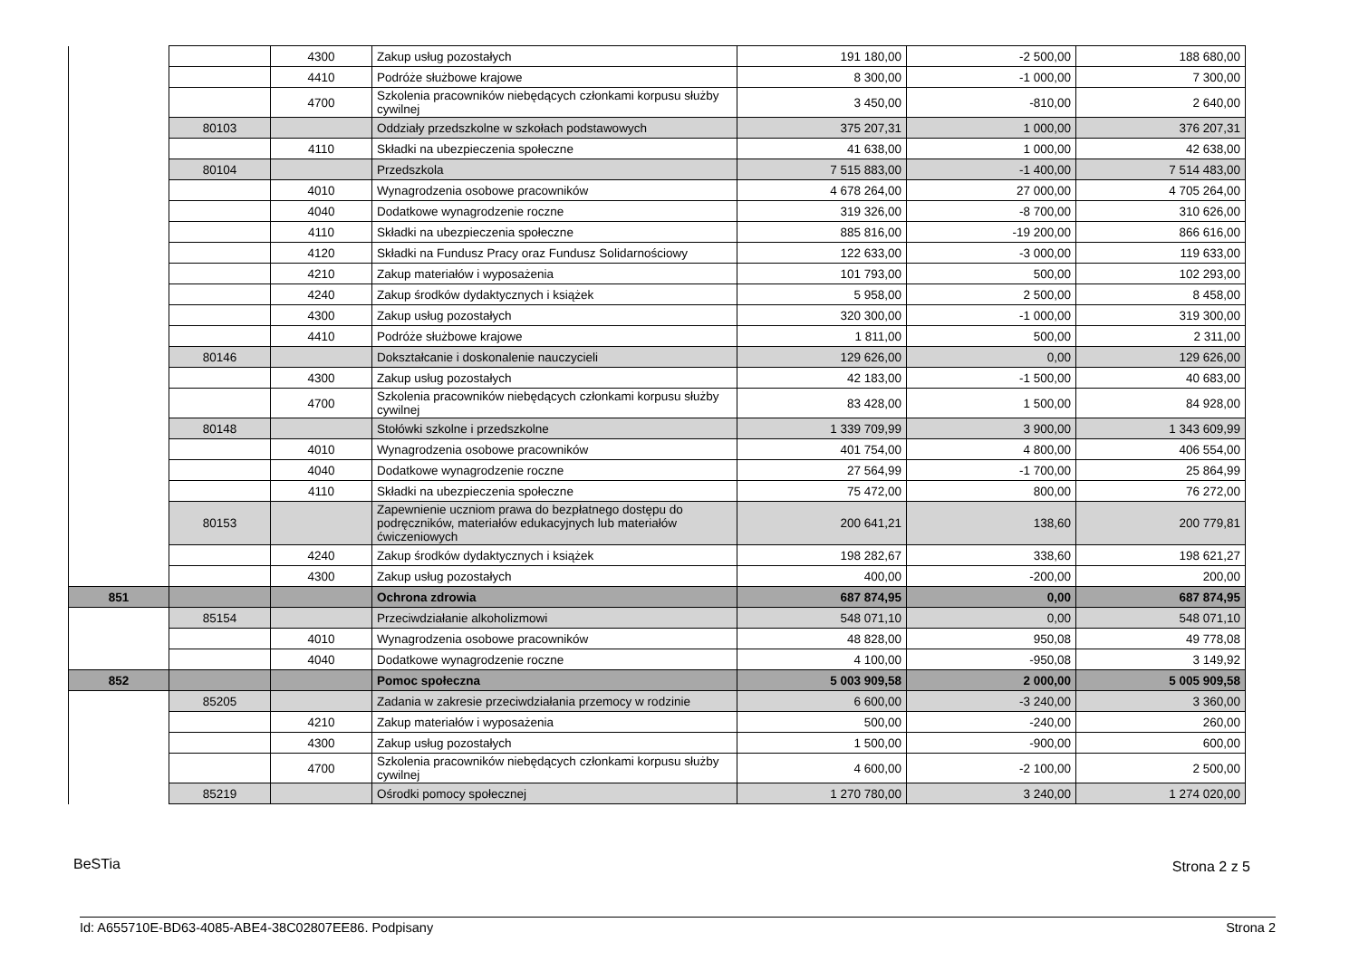| | | 4300 | Zakup usług pozostałych | 191 180,00 | -2 500,00 | 188 680,00 |
| | | 4410 | Podróże służbowe krajowe | 8 300,00 | -1 000,00 | 7 300,00 |
| | | 4700 | Szkolenia pracowników niebędących członkami korpusu służby cywilnej | 3 450,00 | -810,00 | 2 640,00 |
| | 80103 | | Oddziały przedszkolne w szkołach podstawowych | 375 207,31 | 1 000,00 | 376 207,31 |
| | | 4110 | Składki na ubezpieczenia społeczne | 41 638,00 | 1 000,00 | 42 638,00 |
| | 80104 | | Przedszkola | 7 515 883,00 | -1 400,00 | 7 514 483,00 |
| | | 4010 | Wynagrodzenia osobowe pracowników | 4 678 264,00 | 27 000,00 | 4 705 264,00 |
| | | 4040 | Dodatkowe wynagrodzenie roczne | 319 326,00 | -8 700,00 | 310 626,00 |
| | | 4110 | Składki na ubezpieczenia społeczne | 885 816,00 | -19 200,00 | 866 616,00 |
| | | 4120 | Składki na Fundusz Pracy oraz Fundusz Solidarnościowy | 122 633,00 | -3 000,00 | 119 633,00 |
| | | 4210 | Zakup materiałów i wyposażenia | 101 793,00 | 500,00 | 102 293,00 |
| | | 4240 | Zakup środków dydaktycznych i książek | 5 958,00 | 2 500,00 | 8 458,00 |
| | | 4300 | Zakup usług pozostałych | 320 300,00 | -1 000,00 | 319 300,00 |
| | | 4410 | Podróże służbowe krajowe | 1 811,00 | 500,00 | 2 311,00 |
| | 80146 | | Dokształcanie i doskonalenie nauczycieli | 129 626,00 | 0,00 | 129 626,00 |
| | | 4300 | Zakup usług pozostałych | 42 183,00 | -1 500,00 | 40 683,00 |
| | | 4700 | Szkolenia pracowników niebędących członkami korpusu służby cywilnej | 83 428,00 | 1 500,00 | 84 928,00 |
| | 80148 | | Stołówki szkolne i przedszkolne | 1 339 709,99 | 3 900,00 | 1 343 609,99 |
| | | 4010 | Wynagrodzenia osobowe pracowników | 401 754,00 | 4 800,00 | 406 554,00 |
| | | 4040 | Dodatkowe wynagrodzenie roczne | 27 564,99 | -1 700,00 | 25 864,99 |
| | | 4110 | Składki na ubezpieczenia społeczne | 75 472,00 | 800,00 | 76 272,00 |
| | 80153 | | Zapewnienie uczniom prawa do bezpłatnego dostępu do podręczników, materiałów edukacyjnych lub materiałów ćwiczeniowych | 200 641,21 | 138,60 | 200 779,81 |
| | | 4240 | Zakup środków dydaktycznych i książek | 198 282,67 | 338,60 | 198 621,27 |
| | | 4300 | Zakup usług pozostałych | 400,00 | -200,00 | 200,00 |
| 851 | | | Ochrona zdrowia | 687 874,95 | 0,00 | 687 874,95 |
| | 85154 | | Przeciwdziałanie alkoholizmowi | 548 071,10 | 0,00 | 548 071,10 |
| | | 4010 | Wynagrodzenia osobowe pracowników | 48 828,00 | 950,08 | 49 778,08 |
| | | 4040 | Dodatkowe wynagrodzenie roczne | 4 100,00 | -950,08 | 3 149,92 |
| 852 | | | Pomoc społeczna | 5 003 909,58 | 2 000,00 | 5 005 909,58 |
| | 85205 | | Zadania w zakresie przeciwdziałania przemocy w rodzinie | 6 600,00 | -3 240,00 | 3 360,00 |
| | | 4210 | Zakup materiałów i wyposażenia | 500,00 | -240,00 | 260,00 |
| | | 4300 | Zakup usług pozostałych | 1 500,00 | -900,00 | 600,00 |
| | | 4700 | Szkolenia pracowników niebędących członkami korpusu służby cywilnej | 4 600,00 | -2 100,00 | 2 500,00 |
| | 85219 | | Ośrodki pomocy społecznej | 1 270 780,00 | 3 240,00 | 1 274 020,00 |
BeSTia Strona 2 z 5
Id: A655710E-BD63-4085-ABE4-38C02807EE86. Podpisany Strona 2